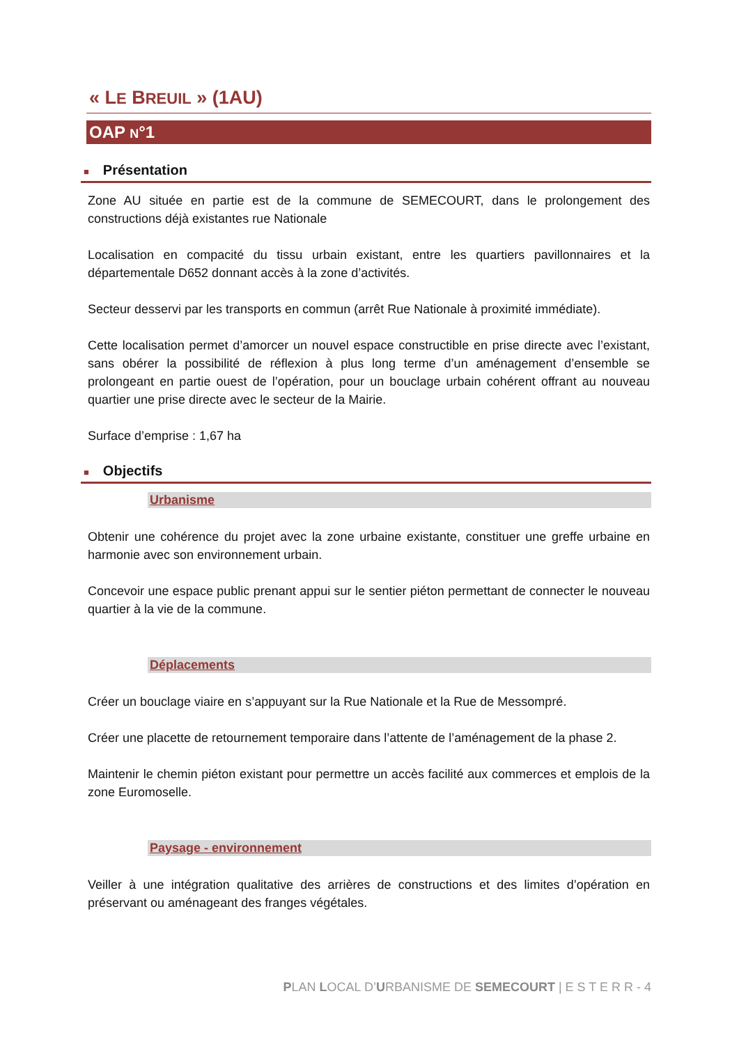« LE BREUIL » (1AU)
OAP N°1
■ Présentation
Zone AU située en partie est de la commune de SEMECOURT, dans le prolongement des constructions déjà existantes rue Nationale
Localisation en compacité du tissu urbain existant, entre les quartiers pavillonnaires et la départementale D652 donnant accès à la zone d’activités.
Secteur desservi par les transports en commun (arrêt Rue Nationale à proximité immédiate).
Cette localisation permet d’amorcer un nouvel espace constructible en prise directe avec l’existant, sans obérer la possibilité de réflexion à plus long terme d’un aménagement d’ensemble se prolongeant en partie ouest de l’opération, pour un bouclage urbain cohérent offrant au nouveau quartier une prise directe avec le secteur de la Mairie.
Surface d’emprise : 1,67 ha
■ Objectifs
Urbanisme
Obtenir une cohérence du projet avec la zone urbaine existante, constituer une greffe urbaine en harmonie avec son environnement urbain.
Concevoir une espace public prenant appui sur le sentier piéton permettant de connecter le nouveau quartier à la vie de la commune.
Déplacements
Créer un bouclage viaire en s’appuyant sur la Rue Nationale et la Rue de Messompré.
Créer une placette de retournement temporaire dans l’attente de l’aménagement de la phase 2.
Maintenir le chemin piéton existant pour permettre un accès facilité aux commerces et emplois de la zone Euromoselle.
Paysage - environnement
Veiller à une intégration qualitative des arrières de constructions et des limites d’opération en préservant ou aménageant des franges végétales.
PLAN LOCAL D’URBANISME DE SEMECOURT | E S T E R R - 4